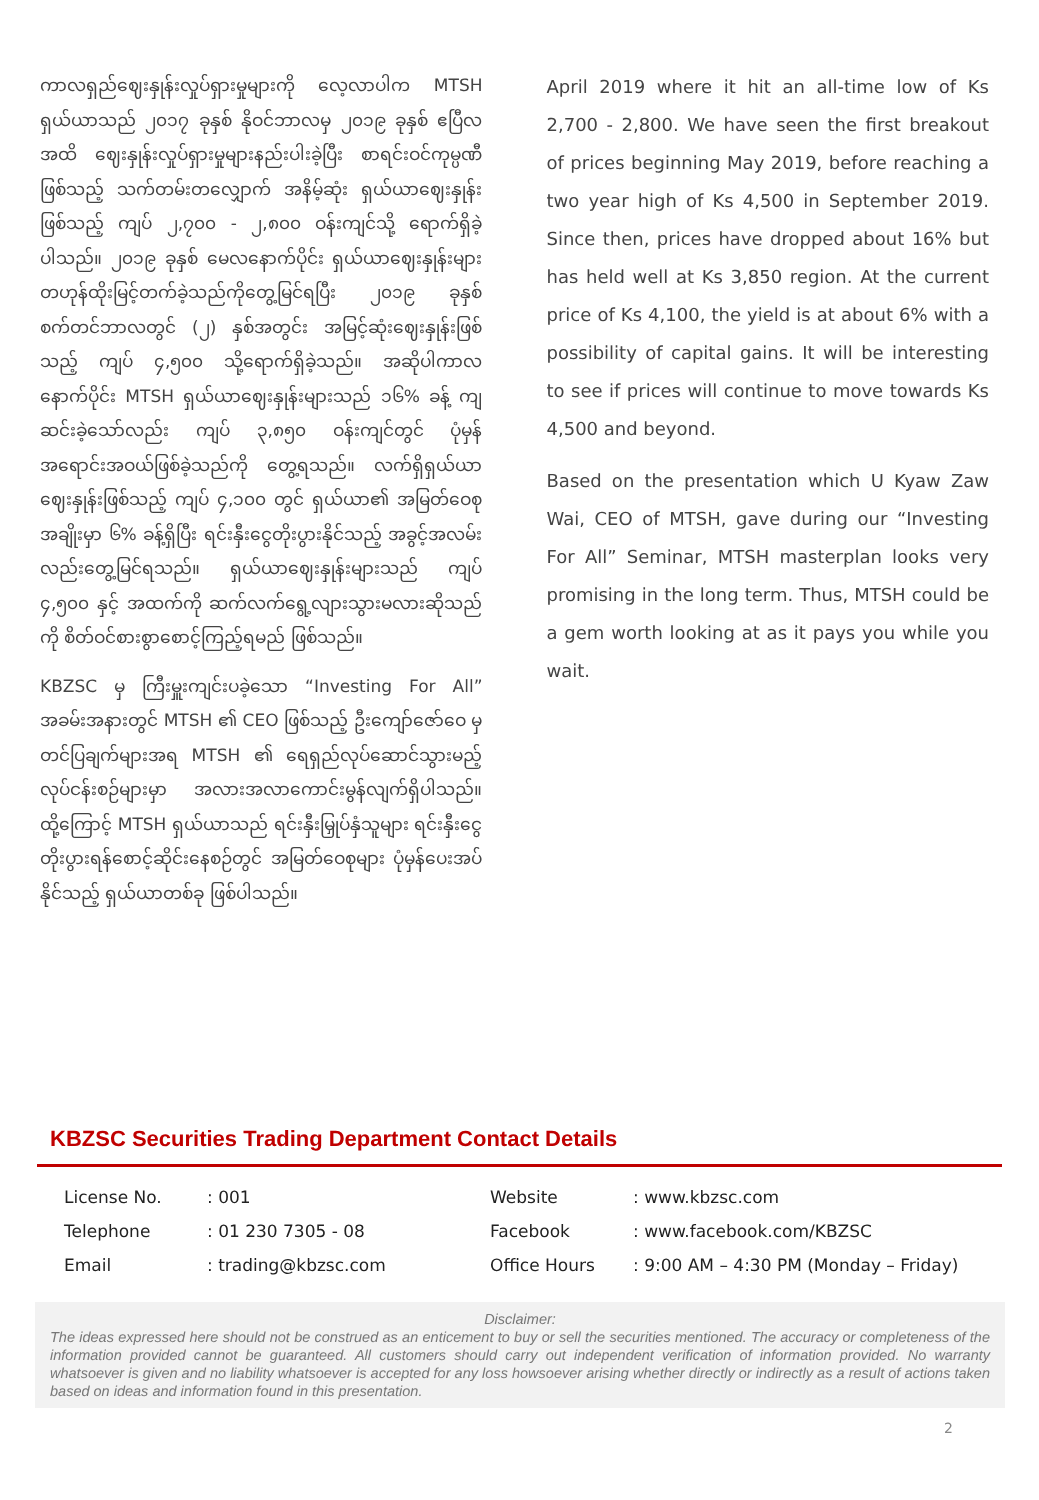ကာလရှည်ဈေးနှုန်းလှုပ်ရှားမှုများကို လေ့လာပါက MTSH ရှယ်ယာသည် ၂၀၁၇ ခုနှစ် နိုဝင်ဘာလမှ ၂၀၁၉ ခုနှစ် ဧပြီလအထိ ဈေးနှုန်းလှုပ်ရှားမှုများနည်းပါးခဲ့ပြီး စာရင်းဝင်ကုမ္ပဏီ ဖြစ်သည့် သက်တမ်းတလျှောက် အနိမ့်ဆုံး ရှယ်ယာဈေးနှုန်းဖြစ်သည့် ကျပ် ၂,၇၀၀ - ၂,၈၀၀ ဝန်းကျင်သို့ ရောက်ရှိခဲ့ပါသည်။ ၂၀၁၉ ခုနှစ် မေလနောက်ပိုင်း ရှယ်ယာဈေးနှုန်းများ တဟုန်ထိုးမြင့်တက်ခဲ့သည်ကိုတွေ့မြင်ရပြီး ၂၀၁၉ ခုနှစ် စက်တင်ဘာလတွင် (၂) နှစ်အတွင်း အမြင့်ဆုံးဈေးနှုန်းဖြစ်သည့် ကျပ် ၄,၅၀၀ သို့ရောက်ရှိခဲ့သည်။ အဆိုပါကာလနောက်ပိုင်း MTSH ရှယ်ယာဈေးနှုန်းများသည် ၁၆% ခန့် ကျဆင်းခဲ့သော်လည်း ကျပ် ၃,၈၅၀ ဝန်းကျင်တွင် ပုံမှန်အရောင်းအဝယ်ဖြစ်ခဲ့သည်ကို တွေ့ရသည်။ လက်ရှိရှယ်ယာဈေးနှုန်းဖြစ်သည့် ကျပ် ၄,၁၀၀ တွင် ရှယ်ယာ၏ အမြတ်ဝေစုအချိုးမှာ ၆% ခန့်ရှိပြီး ရင်းနှီးငွေတိုးပွားနိုင်သည့် အခွင့်အလမ်းလည်းတွေ့မြင်ရသည်။ ရှယ်ယာဈေးနှုန်းများသည် ကျပ် ၄,၅၀၀ နှင့် အထက်ကို ဆက်လက်ရွေ့လျားသွားမလားဆိုသည်ကို စိတ်ဝင်စားစွာစောင့်ကြည့်ရမည် ဖြစ်သည်။
KBZSC မှ ကြီးမှူးကျင်းပခဲ့သော “Investing For All” အခမ်းအနားတွင် MTSH ၏ CEO ဖြစ်သည့် ဦးကျော်ဇော်ဝေ မှ တင်ပြချက်များအရ MTSH ၏ ရေရှည်လုပ်ဆောင်သွားမည့် လုပ်ငန်းစဉ်များမှာ အလားအလာကောင်းမွန်လျက်ရှိပါသည်။ ထို့ကြောင့် MTSH ရှယ်ယာသည် ရင်းနှီးမြှုပ်နှံသူများ ရင်းနှီးငွေတိုးပွားရန်စောင့်ဆိုင်းနေစဉ်တွင် အမြတ်ဝေစုများ ပုံမှန်ပေးအပ် နိုင်သည့် ရှယ်ယာတစ်ခု ဖြစ်ပါသည်။
April 2019 where it hit an all-time low of Ks 2,700 - 2,800. We have seen the first breakout of prices beginning May 2019, before reaching a two year high of Ks 4,500 in September 2019. Since then, prices have dropped about 16% but has held well at Ks 3,850 region. At the current price of Ks 4,100, the yield is at about 6% with a possibility of capital gains. It will be interesting to see if prices will continue to move towards Ks 4,500 and beyond.
Based on the presentation which U Kyaw Zaw Wai, CEO of MTSH, gave during our “Investing For All” Seminar, MTSH masterplan looks very promising in the long term. Thus, MTSH could be a gem worth looking at as it pays you while you wait.
KBZSC Securities Trading Department Contact Details
| License No. | : 001 | Website | : www.kbzsc.com |
| Telephone | : 01 230 7305 - 08 | Facebook | : www.facebook.com/KBZSC |
| Email | : trading@kbzsc.com | Office Hours | : 9:00 AM – 4:30 PM (Monday – Friday) |
Disclaimer:
The ideas expressed here should not be construed as an enticement to buy or sell the securities mentioned. The accuracy or completeness of the information provided cannot be guaranteed. All customers should carry out independent verification of information provided. No warranty whatsoever is given and no liability whatsoever is accepted for any loss howsoever arising whether directly or indirectly as a result of actions taken based on ideas and information found in this presentation.
2